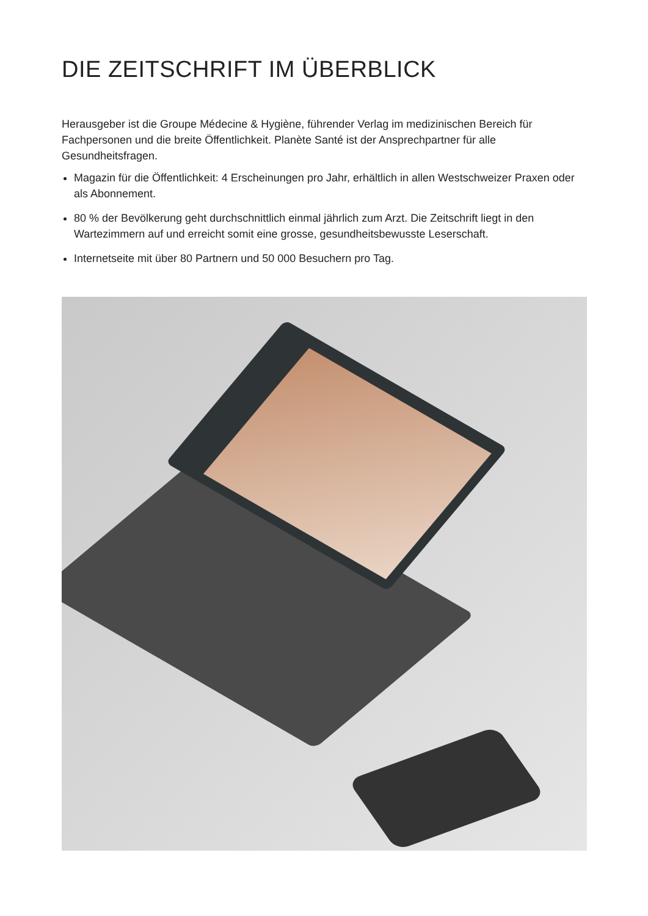DIE ZEITSCHRIFT IM ÜBERBLICK
Herausgeber ist die Groupe Médecine & Hygiène, führender Verlag im medizinischen Bereich für Fachpersonen und die breite Öffentlichkeit. Planète Santé ist der Ansprechpartner für alle Gesundheitsfragen.
Magazin für die Öffentlichkeit: 4 Erscheinungen pro Jahr, erhältlich in allen Westschweizer Praxen oder als Abonnement.
80 % der Bevölkerung geht durchschnittlich einmal jährlich zum Arzt. Die Zeitschrift liegt in den Wartezimmern auf und erreicht somit eine grosse, gesundheitsbewusste Leserschaft.
Internetseite mit über 80 Partnern und 50 000 Besuchern pro Tag.